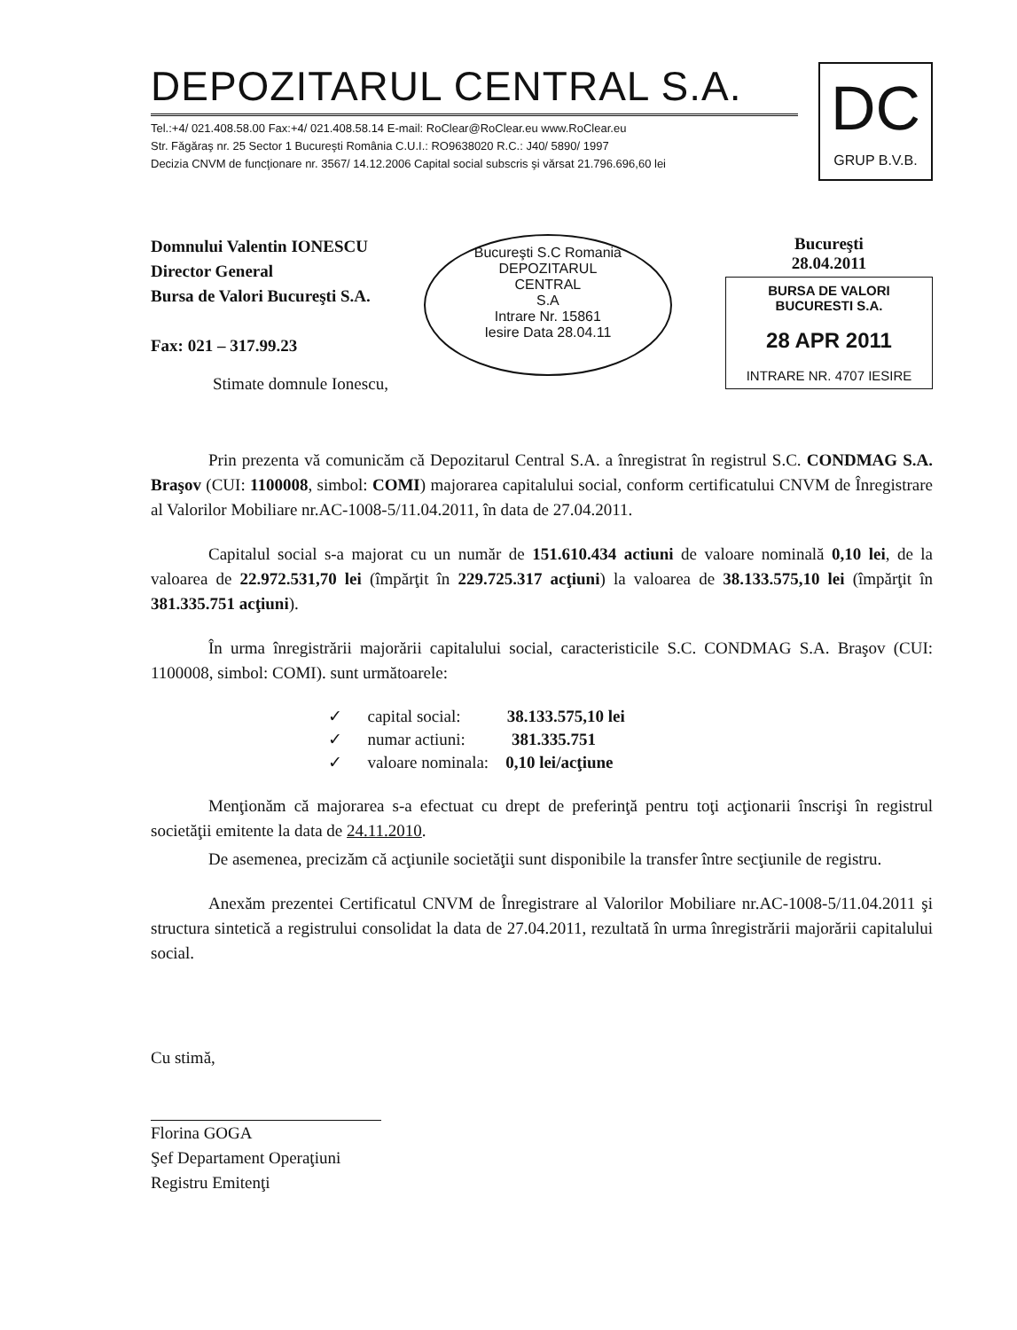DEPOZITARUL CENTRAL S.A.
Tel.:+4/ 021.408.58.00 Fax:+4/ 021.408.58.14 E-mail: RoClear@RoClear.eu www.RoClear.eu
Str. Făgăraş nr. 25 Sector 1 Bucureşti România C.U.I.: RO9638020 R.C.: J40/ 5890/ 1997
Decizia CNVM de funcţionare nr. 3567/ 14.12.2006 Capital social subscris şi vărsat 21.796.696,60 lei
DC
GRUP B.V.B.
Domnului Valentin IONESCU
Director General
Bursa de Valori Bucureşti S.A.
Fax: 021 – 317.99.23
Bucureşti S.C Romania
DEPOZITARUL
CENTRAL
S.A
Intrare Nr. 15861
Iesire Data 28.04.11
Bucureşti
28.04.2011
BURSA DE VALORI
BUCURESTI S.A.
28 APR 2011
INTRARE NR. 4707 IESIRE
Stimate domnule Ionescu,
Prin prezenta vă comunicăm că Depozitarul Central S.A. a înregistrat în registrul S.C. CONDMAG S.A. Braşov (CUI: 1100008, simbol: COMI) majorarea capitalului social, conform certificatului CNVM de Înregistrare al Valorilor Mobiliare nr.AC-1008-5/11.04.2011, în data de 27.04.2011.
Capitalul social s-a majorat cu un număr de 151.610.434 actiuni de valoare nominală 0,10 lei, de la valoarea de 22.972.531,70 lei (împărţit în 229.725.317 acţiuni) la valoarea de 38.133.575,10 lei (împărţit în 381.335.751 acţiuni).
În urma înregistrării majorării capitalului social, caracteristicile S.C. CONDMAG S.A. Braşov (CUI: 1100008, simbol: COMI). sunt următoarele:
✓ capital social: 38.133.575,10 lei
✓ numar actiuni: 381.335.751
✓ valoare nominala: 0,10 lei/acţiune
Menţionăm că majorarea s-a efectuat cu drept de preferinţă pentru toţi acţionarii înscrişi în registrul societăţii emitente la data de 24.11.2010.
De asemenea, precizăm că acţiunile societăţii sunt disponibile la transfer între secţiunile de registru.
Anexăm prezentei Certificatul CNVM de Înregistrare al Valorilor Mobiliare nr.AC-1008-5/11.04.2011 şi structura sintetică a registrului consolidat la data de 27.04.2011, rezultată în urma înregistrării majorării capitalului social.
Cu stimă,
Florina GOGA
Şef Departament Operaţiuni
Registru Emitenţi